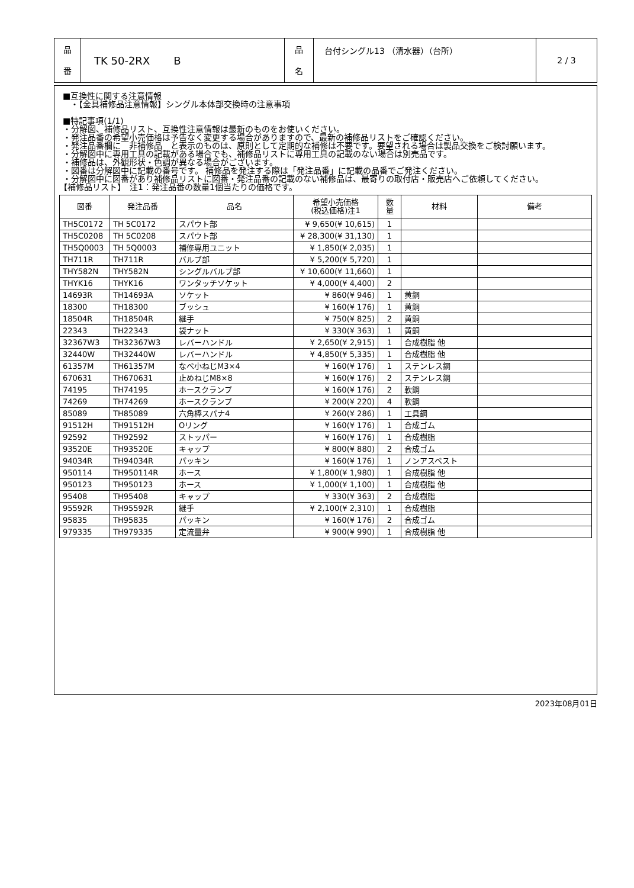| 品 番 | TK 50-2RX B | 品 名 | 台付シングル13 （清水器）（台所） | 2 / 3 |
■互換性に関する注意情報
・【金具補修品注意情報】シングル本体部交換時の注意事項
■特記事項(1/1)
・分解図、補修品リスト、互換性注意情報は最新のものをお使いください。
・発注品番の希望小売価格は予告なく変更する場合がありますので、最新の補修品リストをご確認ください。
・発注品番欄に　非補修品　と表示のものは、原則として定期的な補修は不要です。要望される場合は製品交換をご検討願います。
・分解図中に専用工具の記載がある場合でも、補修品リストに専用工具の記載のない場合は別売品です。
・補修品は、外観形状・色調が異なる場合がございます。
・図番は分解図中に記載の番号です。 補修品を発注する際は「発注品番」に記載の品番でご発注ください。
・分解図中に図番があり補修品リストに図番・発注品番の記載のない補修品は、最寄りの取付店・販売店へご依頼してください。
【補修品リスト】　注1：発注品番の数量1個当たりの価格です。
| 図番 | 発注品番 | 品名 | 希望小売価格 (税込価格)注1 | 数 量 | 材料 | 備考 |
| --- | --- | --- | --- | --- | --- | --- |
| TH5C0172 | TH 5C0172 | スパウト部 | ¥ 9,650(¥ 10,615) | 1 | | |
| TH5C0208 | TH 5C0208 | スパウト部 | ¥ 28,300(¥ 31,130) | 1 | | |
| TH5Q0003 | TH 5Q0003 | 補修専用ユニット | ¥ 1,850(¥ 2,035) | 1 | | |
| TH711R | TH711R | バルブ部 | ¥ 5,200(¥ 5,720) | 1 | | |
| THY582N | THY582N | シングルバルブ部 | ¥ 10,600(¥ 11,660) | 1 | | |
| THYK16 | THYK16 | ワンタッチソケット | ¥ 4,000(¥ 4,400) | 2 | | |
| 14693R | TH14693A | ソケット | ¥ 860(¥ 946) | 1 | 黄銅 | |
| 18300 | TH18300 | ブッシュ | ¥ 160(¥ 176) | 1 | 黄銅 | |
| 18504R | TH18504R | 継手 | ¥ 750(¥ 825) | 2 | 黄銅 | |
| 22343 | TH22343 | 袋ナット | ¥ 330(¥ 363) | 1 | 黄銅 | |
| 32367W3 | TH32367W3 | レバーハンドル | ¥ 2,650(¥ 2,915) | 1 | 合成樹脂 他 | |
| 32440W | TH32440W | レバーハンドル | ¥ 4,850(¥ 5,335) | 1 | 合成樹脂 他 | |
| 61357M | TH61357M | なべ小ねじM3×4 | ¥ 160(¥ 176) | 1 | ステンレス鋼 | |
| 670631 | TH670631 | 止めねじM8×8 | ¥ 160(¥ 176) | 2 | ステンレス鋼 | |
| 74195 | TH74195 | ホースクランプ | ¥ 160(¥ 176) | 2 | 軟鋼 | |
| 74269 | TH74269 | ホースクランプ | ¥ 200(¥ 220) | 4 | 軟鋼 | |
| 85089 | TH85089 | 六角棒スパナ4 | ¥ 260(¥ 286) | 1 | 工具鋼 | |
| 91512H | TH91512H | Oリング | ¥ 160(¥ 176) | 1 | 合成ゴム | |
| 92592 | TH92592 | ストッパー | ¥ 160(¥ 176) | 1 | 合成樹脂 | |
| 93520E | TH93520E | キャップ | ¥ 800(¥ 880) | 2 | 合成ゴム | |
| 94034R | TH94034R | パッキン | ¥ 160(¥ 176) | 1 | ノンアスベスト | |
| 950114 | TH950114R | ホース | ¥ 1,800(¥ 1,980) | 1 | 合成樹脂 他 | |
| 950123 | TH950123 | ホース | ¥ 1,000(¥ 1,100) | 1 | 合成樹脂 他 | |
| 95408 | TH95408 | キャップ | ¥ 330(¥ 363) | 2 | 合成樹脂 | |
| 95592R | TH95592R | 継手 | ¥ 2,100(¥ 2,310) | 1 | 合成樹脂 | |
| 95835 | TH95835 | パッキン | ¥ 160(¥ 176) | 2 | 合成ゴム | |
| 979335 | TH979335 | 定流量弁 | ¥ 900(¥ 990) | 1 | 合成樹脂 他 | |
2023年08月01日